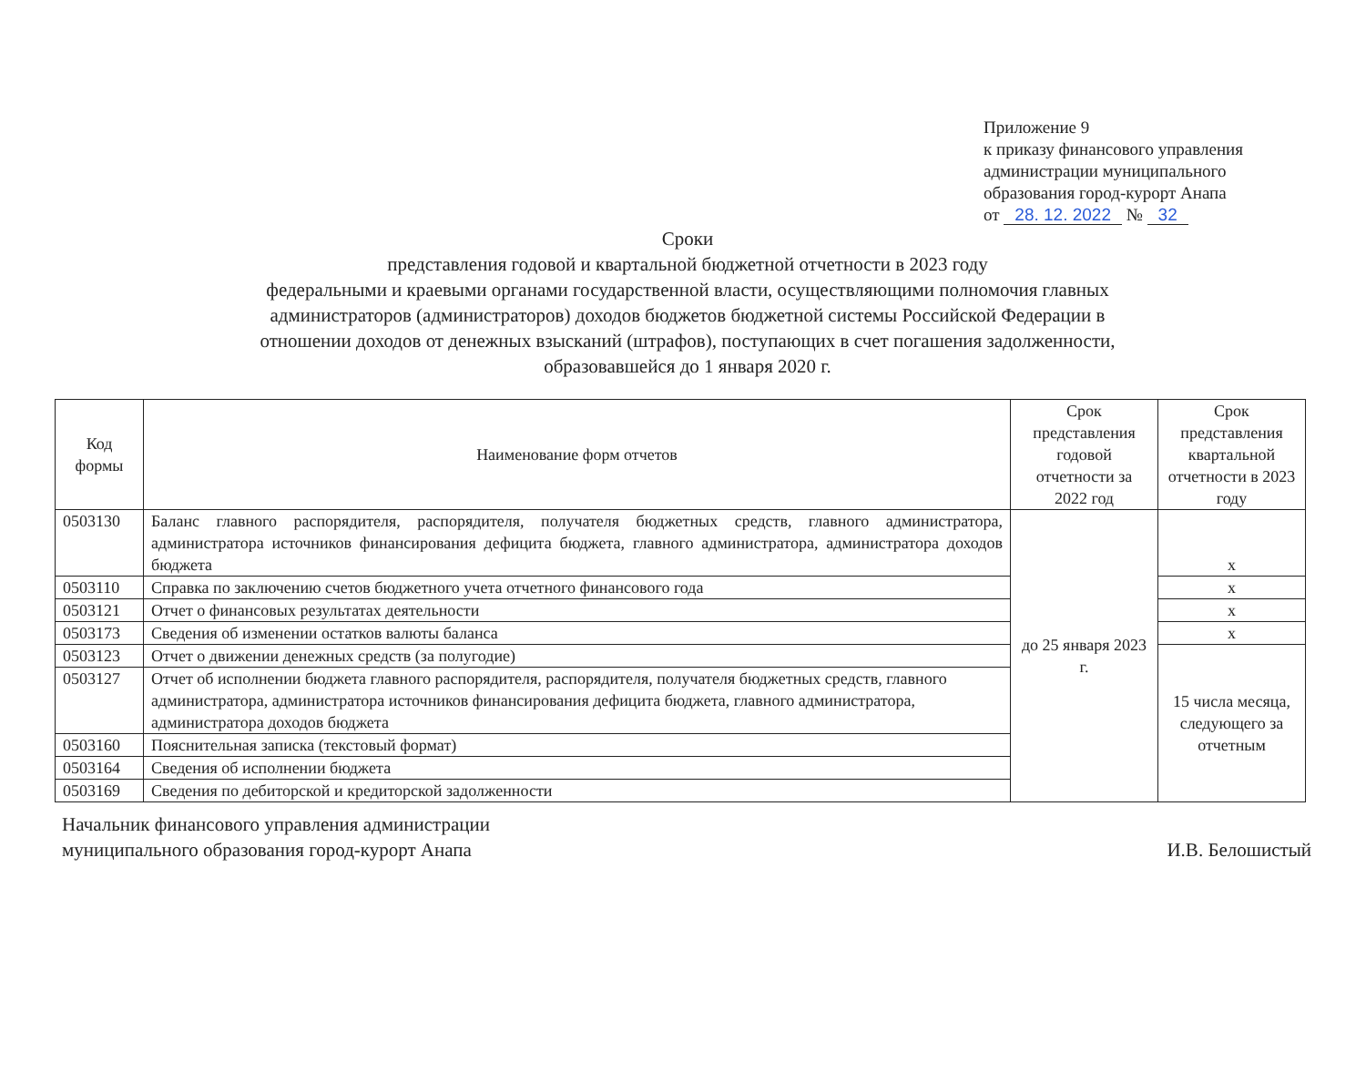Приложение 9
к приказу финансового управления
администрации муниципального
образования город-курорт Анапа
от 28. 12. 2022 № 32
Сроки
представления годовой и квартальной бюджетной отчетности в 2023 году
федеральными и краевыми органами государственной власти, осуществляющими полномочия главных администраторов (администраторов) доходов бюджетов бюджетной системы Российской Федерации в отношении доходов от денежных взысканий (штрафов), поступающих в счет погашения задолженности, образовавшейся до 1 января 2020 г.
| Код формы | Наименование форм отчетов | Срок представления годовой отчетности за 2022 год | Срок представления квартальной отчетности в 2023 году |
| --- | --- | --- | --- |
| 0503130 | Баланс главного распорядителя, распорядителя, получателя бюджетных средств, главного администратора, администратора источников финансирования дефицита бюджета, главного администратора, администратора доходов бюджета | до 25 января 2023 г. | х |
| 0503110 | Справка по заключению счетов бюджетного учета отчетного финансового года | | х |
| 0503121 | Отчет о финансовых результатах деятельности | | х |
| 0503173 | Сведения об изменении остатков валюты баланса | | х |
| 0503123 | Отчет о движении денежных средств (за полугодие) | | 15 числа месяца, следующего за отчетным |
| 0503127 | Отчет об исполнении бюджета главного распорядителя, распорядителя, получателя бюджетных средств, главного администратора, администратора источников финансирования дефицита бюджета, главного администратора, администратора доходов бюджета | | |
| 0503160 | Пояснительная записка (текстовый формат) | | |
| 0503164 | Сведения об исполнении бюджета | | |
| 0503169 | Сведения по дебиторской и кредиторской задолженности | | |
Начальник финансового управления администрации
муниципального образования город-курорт Анапа
И.В. Белошистый